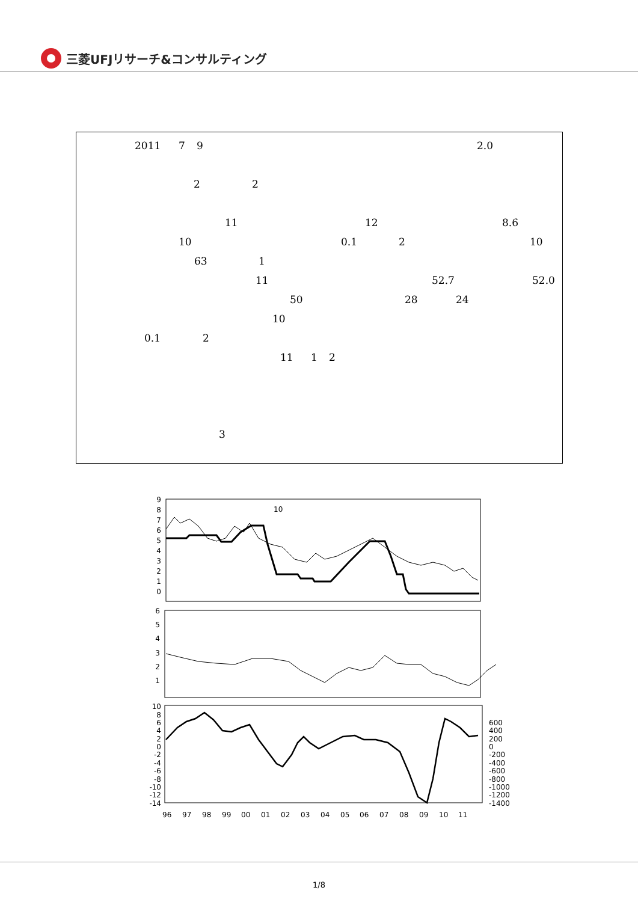三菱UFJリサーチ&コンサルティング
2011 7 9 2.0
2 2
11 12 8.6
10 0.1 2 10
63 1
11 52.7 52.0
50 28 24
10
0.1 2 11 1 2
3
10
9
8
7
6
5
4
3
2
1
0
6
5
4
3
2
1
10
8
6
4
2
0
-2
-4
-6
-8
-10
-12
-14
600
400
200
0
-200
-400
-600
-800
-1000
-1200
-1400
96
97
98
99
00
01
02
03
04
05
06
07
08
09
10
11
1/8